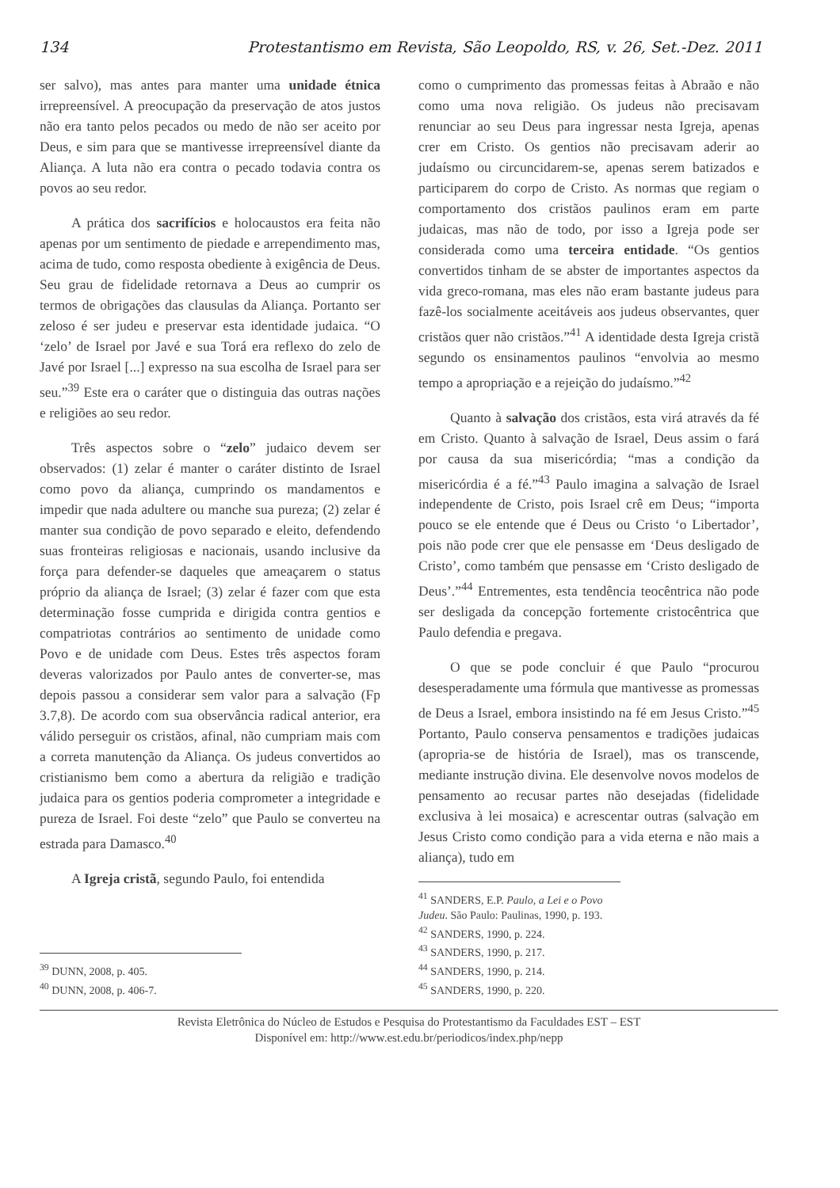134 Protestantismo em Revista, São Leopoldo, RS, v. 26, Set.-Dez. 2011
ser salvo), mas antes para manter uma unidade étnica irrepreensível. A preocupação da preservação de atos justos não era tanto pelos pecados ou medo de não ser aceito por Deus, e sim para que se mantivesse irrepreensível diante da Aliança. A luta não era contra o pecado todavia contra os povos ao seu redor.
A prática dos sacrifícios e holocaustos era feita não apenas por um sentimento de piedade e arrependimento mas, acima de tudo, como resposta obediente à exigência de Deus. Seu grau de fidelidade retornava a Deus ao cumprir os termos de obrigações das clausulas da Aliança. Portanto ser zeloso é ser judeu e preservar esta identidade judaica. “O ‘zelo’ de Israel por Javé e sua Torá era reflexo do zelo de Javé por Israel [...] expresso na sua escolha de Israel para ser seu.”<sup>39</sup> Este era o caráter que o distinguia das outras nações e religiões ao seu redor.
Três aspectos sobre o “zelo” judaico devem ser observados: (1) zelar é manter o caráter distinto de Israel como povo da aliança, cumprindo os mandamentos e impedir que nada adultere ou manche sua pureza; (2) zelar é manter sua condição de povo separado e eleito, defendendo suas fronteiras religiosas e nacionais, usando inclusive da força para defender-se daqueles que ameaçarem o status próprio da aliança de Israel; (3) zelar é fazer com que esta determinação fosse cumprida e dirigida contra gentios e compatriotas contrários ao sentimento de unidade como Povo e de unidade com Deus. Estes três aspectos foram deveras valorizados por Paulo antes de converter-se, mas depois passou a considerar sem valor para a salvação (Fp 3.7,8). De acordo com sua observância radical anterior, era válido perseguir os cristãos, afinal, não cumpriam mais com a correta manutenção da Aliança. Os judeus convertidos ao cristianismo bem como a abertura da religião e tradição judaica para os gentios poderia comprometer a integridade e pureza de Israel. Foi deste “zelo” que Paulo se converteu na estrada para Damasco.<sup>40</sup>
A Igreja cristã, segundo Paulo, foi entendida
<sup>39</sup> DUNN, 2008, p. 405.
<sup>40</sup> DUNN, 2008, p. 406-7.
como o cumprimento das promessas feitas à Abraão e não como uma nova religião. Os judeus não precisavam renunciar ao seu Deus para ingressar nesta Igreja, apenas crer em Cristo. Os gentios não precisavam aderir ao judaísmo ou circuncidarem-se, apenas serem batizados e participarem do corpo de Cristo. As normas que regiam o comportamento dos cristãos paulinos eram em parte judaicas, mas não de todo, por isso a Igreja pode ser considerada como uma terceira entidade. “Os gentios convertidos tinham de se abster de importantes aspectos da vida greco-romana, mas eles não eram bastante judeus para fazê-los socialmente aceitáveis aos judeus observantes, quer cristãos quer não cristãos.”<sup>41</sup> A identidade desta Igreja cristã segundo os ensinamentos paulinos “envolvia ao mesmo tempo a apropriação e a rejeição do judaísmo.”<sup>42</sup>
Quanto à salvação dos cristãos, esta virá através da fé em Cristo. Quanto à salvação de Israel, Deus assim o fará por causa da sua misericórdia; “mas a condição da misericórdia é a fé.”<sup>43</sup> Paulo imagina a salvação de Israel independente de Cristo, pois Israel crê em Deus; “importa pouco se ele entende que é Deus ou Cristo ‘o Libertador’, pois não pode crer que ele pensasse em ‘Deus desligado de Cristo’, como também que pensasse em ‘Cristo desligado de Deus’.”<sup>44</sup> Entrementes, esta tendência teocêntrica não pode ser desligada da concepção fortemente cristocêntrica que Paulo defendia e pregava.
O que se pode concluir é que Paulo “procurou desesperadamente uma fórmula que mantivesse as promessas de Deus a Israel, embora insistindo na fé em Jesus Cristo.”<sup>45</sup> Portanto, Paulo conserva pensamentos e tradições judaicas (apropria-se de história de Israel), mas os transcende, mediante instrução divina. Ele desenvolve novos modelos de pensamento ao recusar partes não desejadas (fidelidade exclusiva à lei mosaica) e acrescentar outras (salvação em Jesus Cristo como condição para a vida eterna e não mais a aliança), tudo em
<sup>41</sup> SANDERS, E.P. Paulo, a Lei e o Povo Judeu. São Paulo: Paulinas, 1990, p. 193.
<sup>42</sup> SANDERS, 1990, p. 224.
<sup>43</sup> SANDERS, 1990, p. 217.
<sup>44</sup> SANDERS, 1990, p. 214.
<sup>45</sup> SANDERS, 1990, p. 220.
Revista Eletrônica do Núcleo de Estudos e Pesquisa do Protestantismo da Faculdades EST – EST
Disponível em: http://www.est.edu.br/periodicos/index.php/nepp